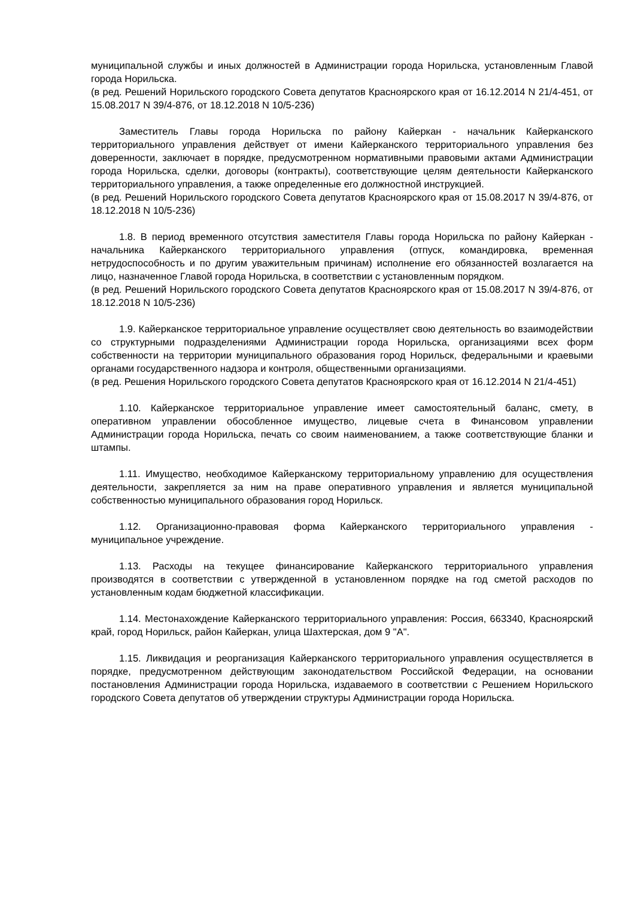муниципальной службы и иных должностей в Администрации города Норильска, установленным Главой города Норильска.
(в ред. Решений Норильского городского Совета депутатов Красноярского края от 16.12.2014 N 21/4-451, от 15.08.2017 N 39/4-876, от 18.12.2018 N 10/5-236)
Заместитель Главы города Норильска по району Кайеркан - начальник Кайерканского территориального управления действует от имени Кайерканского территориального управления без доверенности, заключает в порядке, предусмотренном нормативными правовыми актами Администрации города Норильска, сделки, договоры (контракты), соответствующие целям деятельности Кайерканского территориального управления, а также определенные его должностной инструкцией.
(в ред. Решений Норильского городского Совета депутатов Красноярского края от 15.08.2017 N 39/4-876, от 18.12.2018 N 10/5-236)
1.8. В период временного отсутствия заместителя Главы города Норильска по району Кайеркан - начальника Кайерканского территориального управления (отпуск, командировка, временная нетрудоспособность и по другим уважительным причинам) исполнение его обязанностей возлагается на лицо, назначенное Главой города Норильска, в соответствии с установленным порядком.
(в ред. Решений Норильского городского Совета депутатов Красноярского края от 15.08.2017 N 39/4-876, от 18.12.2018 N 10/5-236)
1.9. Кайерканское территориальное управление осуществляет свою деятельность во взаимодействии со структурными подразделениями Администрации города Норильска, организациями всех форм собственности на территории муниципального образования город Норильск, федеральными и краевыми органами государственного надзора и контроля, общественными организациями.
(в ред. Решения Норильского городского Совета депутатов Красноярского края от 16.12.2014 N 21/4-451)
1.10. Кайерканское территориальное управление имеет самостоятельный баланс, смету, в оперативном управлении обособленное имущество, лицевые счета в Финансовом управлении Администрации города Норильска, печать со своим наименованием, а также соответствующие бланки и штампы.
1.11. Имущество, необходимое Кайерканскому территориальному управлению для осуществления деятельности, закрепляется за ним на праве оперативного управления и является муниципальной собственностью муниципального образования город Норильск.
1.12. Организационно-правовая форма Кайерканского территориального управления - муниципальное учреждение.
1.13. Расходы на текущее финансирование Кайерканского территориального управления производятся в соответствии с утвержденной в установленном порядке на год сметой расходов по установленным кодам бюджетной классификации.
1.14. Местонахождение Кайерканского территориального управления: Россия, 663340, Красноярский край, город Норильск, район Кайеркан, улица Шахтерская, дом 9 "А".
1.15. Ликвидация и реорганизация Кайерканского территориального управления осуществляется в порядке, предусмотренном действующим законодательством Российской Федерации, на основании постановления Администрации города Норильска, издаваемого в соответствии с Решением Норильского городского Совета депутатов об утверждении структуры Администрации города Норильска.